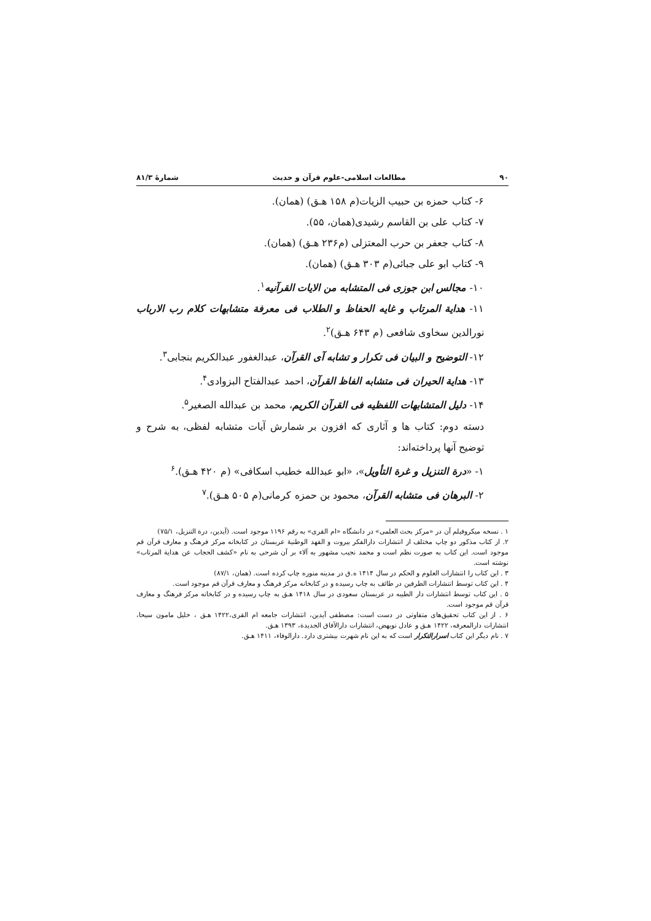۹۰ مطالعات اسلامی-علوم قرآن و حدیث شمارهٔ ۸۱/۳
۶- کتاب حمزه بن حبیب الزیات(م ۱۵۸ هـق) (همان).
۷- کتاب علی بن القاسم رشیدی(همان، ۵۵).
۸- کتاب جعفر بن حرب المعتزلی (م۲۳۶ هـق) (همان).
۹- کتاب ابو علی جبائی(م ۳۰۳ هـق) (همان).
۱۰- مجالس ابن جوزی فی المتشابه من الایات القرآنیه<sup>۱</sup>.
۱۱- هدایة المرتاب و غایه الحفاظ و الطلاب فی معرفة متشابهات کلام رب الارباب نورالدین سخاوی شافعی (م ۶۴۳ هـق)<sup>۲</sup>.
۱۲- التوضیح و البیان فی تکرار و تشابه آی القرآن، عبدالغفور عبدالکریم بنجابی<sup>۳</sup>.
۱۳- هدایة الحیران فی متشابه الفاظ القرآن، احمد عبدالفتاح البزوادی<sup>۴</sup>.
۱۴- دلیل المتشابهات اللفظیه فی القرآن الکریم، محمد بن عبدالله الصغیر<sup>۵</sup>.
دسته دوم: کتاب ها و آثاری که افزون بر شمارش آیات متشابه لفظی، به شرح و توضیح آنها پرداخته‌اند:
۱- «درة التنزیل و غرة التأویل»، «ابو عبدالله خطیب اسکافی» (م ۴۲۰ هـق).<sup>۶</sup>
۲- البرهان فی متشابه القرآن، محمود بن حمزه کرمانی(م ۵۰۵ هـق).<sup>۷</sup>
۱ . نسخه میکروفیلم آن در «مرکز بحث العلمی» در دانشگاه «ام القری» به رقم ۱۱۹۶ موجود است. (آیدین، درة التنزیل، ۷۵/۱)
۲. از کتاب مذکور دو چاپ مختلف از انتشارات دارالفکر بیروت و الفهد الوطنیهٔ عربستان در کتابخانه مرکز فرهنگ و معارف قرآن قم موجود است. این کتاب به صورت نظم است و محمد نجیب مشهور به آلاء بر آن شرحی به نام «کشف الحجاب عن هدایة المرتاب» نوشته است.
۳ . این کتاب را انتشارات العلوم و الحکم در سال ۱۴۱۴ ه.ق در مدینه منوره چاپ کرده است. (همان، ۸۷/۱)
۴ . این کتاب توسط انتشارات الطرفین در طائف به چاپ رسیده و در کتابخانه مرکز فرهنگ و معارف قرآن قم موجود است.
۵ . این کتاب توسط انتشارات دار الطیبه در عربستان سعودی در سال ۱۴۱۸ هـق به چاپ رسیده و در کتابخانه مرکز فرهنگ و معارف قرآن قم موجود است.
۶ . از این کتاب تحقیق‌های متفاوتی در دست است: مصطفی آیدین، انتشارات جامعه ام القری،۱۴۲۲ هـق ، خلیل مامون سیحا، انتشارات دارالمعرفه، ۱۴۲۲ هـق و عادل نویهض، انتشارات دارالآفاق الجدیدة، ۱۳۹۳ هـق.
۷ . نام دیگر این کتاب اسرارالتکرار است که به این نام شهرت بیشتری دارد. دارالوفاء، ۱۴۱۱ هـق.